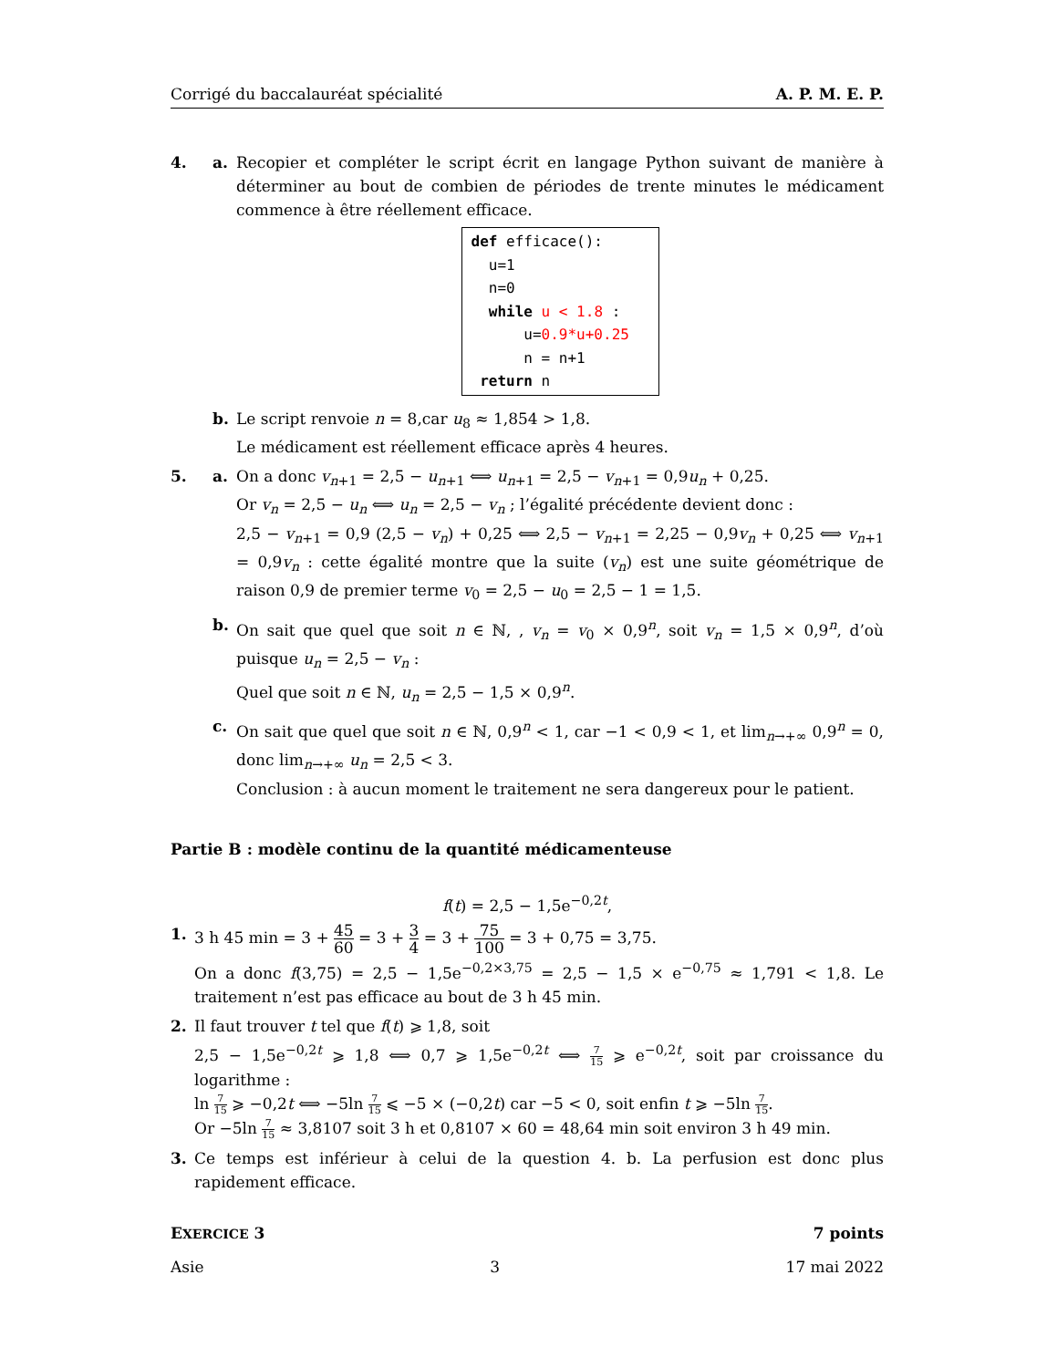Corrigé du baccalauréat spécialité A. P. M. E. P.
4. a. Recopier et compléter le script écrit en langage Python suivant de manière à déterminer au bout de combien de périodes de trente minutes le médicament commence à être réellement efficace.
def efficace(): u=1 n=0 while u < 1.8 : u=0.9*u+0.25 n = n+1 return n
b. Le script renvoie n = 8,car u<sub>8</sub> ≈ 1,854 > 1,8.
Le médicament est réellement efficace après 4 heures.
5. a. On a donc v<sub>n+1</sub> = 2,5 − u<sub>n+1</sub> ⟺ u<sub>n+1</sub> = 2,5 − v<sub>n+1</sub> = 0,9u<sub>n</sub> + 0,25.
Or v<sub>n</sub> = 2,5 − u<sub>n</sub> ⟺ u<sub>n</sub> = 2,5 − v<sub>n</sub> ; l’égalité précédente devient donc :
2,5 − v<sub>n+1</sub> = 0,9 (2,5 − v<sub>n</sub>) + 0,25 ⟺ 2,5 − v<sub>n+1</sub> = 2,25 − 0,9v<sub>n</sub> + 0,25 ⟺ v<sub>n+1</sub> = 0,9v<sub>n</sub> : cette égalité montre que la suite (v<sub>n</sub>) est une suite géométrique de raison 0,9 de premier terme v<sub>0</sub> = 2,5 − u<sub>0</sub> = 2,5 − 1 = 1,5.
b. On sait que quel que soit n ∈ ℕ, , v<sub>n</sub> = v<sub>0</sub> × 0,9<sup>n</sup>, soit v<sub>n</sub> = 1,5 × 0,9<sup>n</sup>, d’où puisque u<sub>n</sub> = 2,5 − v<sub>n</sub> :
Quel que soit n ∈ ℕ, u<sub>n</sub> = 2,5 − 1,5 × 0,9<sup>n</sup>.
c. On sait que quel que soit n ∈ ℕ, 0,9<sup>n</sup> < 1, car −1 < 0,9 < 1, et lim<sub>n→+∞</sub> 0,9<sup>n</sup> = 0, donc lim<sub>n→+∞</sub> u<sub>n</sub> = 2,5 < 3.
Conclusion : à aucun moment le traitement ne sera dangereux pour le patient.
Partie B : modèle continu de la quantité médicamenteuse
f(t) = 2,5 − 1,5e<sup>−0,2t</sup>,
1. 3 h 45 min = 3 + 45 60 = 3 + 3 4 = 3 + 75 100 = 3 + 0,75 = 3,75.
On a donc f(3,75) = 2,5 − 1,5e<sup>−0,2×3,75</sup> = 2,5 − 1,5 × e<sup>−0,75</sup> ≈ 1,791 < 1,8. Le traitement n’est pas efficace au bout de 3 h 45 min.
2. Il faut trouver t tel que f(t) ⩾ 1,8, soit
2,5 − 1,5e<sup>−0,2t</sup> ⩾ 1,8 ⟺ 0,7 ⩾ 1,5e<sup>−0,2t</sup> ⟺ 7 15 ⩾ e<sup>−0,2t</sup>, soit par croissance du logarithme :
ln 7 15 ⩾ −0,2t ⟺ −5ln 7 15 ⩽ −5 × (−0,2t) car −5 < 0, soit enfin t ⩾ −5ln 7 15.
Or −5ln 7 15 ≈ 3,8107 soit 3 h et 0,8107 × 60 = 48,64 min soit environ 3 h 49 min.
3. Ce temps est inférieur à celui de la question 4. b. La perfusion est donc plus rapidement efficace.
EXERCICE 3 7 points
Asie 3 17 mai 2022